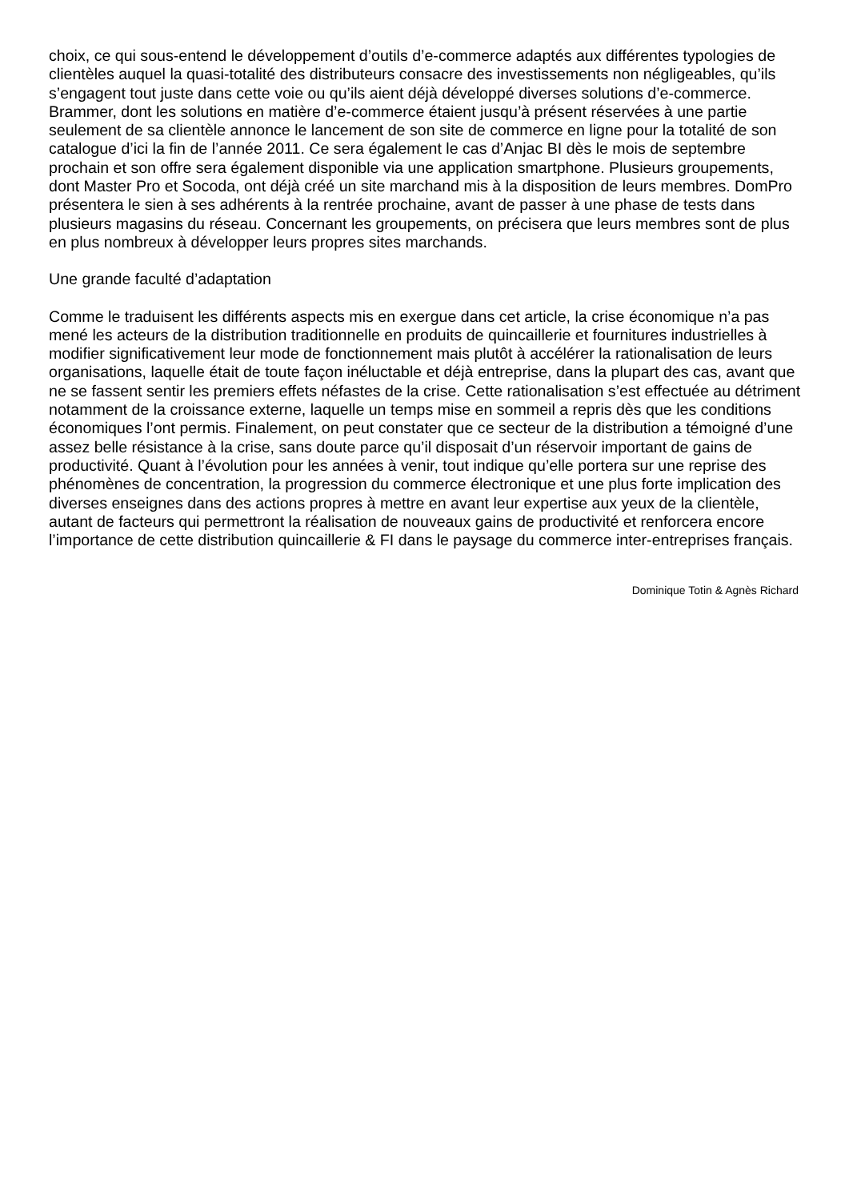choix, ce qui sous-entend le développement d’outils d’e-commerce adaptés aux différentes typologies de clientèles auquel la quasi-totalité des distributeurs consacre des investissements non négligeables, qu’ils s’engagent tout juste dans cette voie ou qu’ils aient déjà développé diverses solutions d’e-commerce. Brammer, dont les solutions en matière d’e-commerce étaient jusqu’à présent réservées à une partie seulement de sa clientèle annonce le lancement de son site de commerce en ligne pour la totalité de son catalogue d’ici la fin de l’année 2011. Ce sera également le cas d’Anjac BI dès le mois de septembre prochain et son offre sera également disponible via une application smartphone. Plusieurs groupements, dont Master Pro et Socoda, ont déjà créé un site marchand mis à la disposition de leurs membres. DomPro présentera le sien à ses adhérents à la rentrée prochaine, avant de passer à une phase de tests dans plusieurs magasins du réseau. Concernant les groupements, on précisera que leurs membres sont de plus en plus nombreux à développer leurs propres sites marchands.
Une grande faculté d’adaptation
Comme le traduisent les différents aspects mis en exergue dans cet article, la crise économique n’a pas mené les acteurs de la distribution traditionnelle en produits de quincaillerie et fournitures industrielles à modifier significativement leur mode de fonctionnement mais plutôt à accélérer la rationalisation de leurs organisations, laquelle était de toute façon inéluctable et déjà entreprise, dans la plupart des cas, avant que ne se fassent sentir les premiers effets néfastes de la crise. Cette rationalisation s’est effectuée au détriment notamment de la croissance externe, laquelle un temps mise en sommeil a repris dès que les conditions économiques l’ont permis. Finalement, on peut constater que ce secteur de la distribution a témoigné d’une assez belle résistance à la crise, sans doute parce qu’il disposait d’un réservoir important de gains de productivité. Quant à l’évolution pour les années à venir, tout indique qu’elle portera sur une reprise des phénomènes de concentration, la progression du commerce électronique et une plus forte implication des diverses enseignes dans des actions propres à mettre en avant leur expertise aux yeux de la clientèle, autant de facteurs qui permettront la réalisation de nouveaux gains de productivité et renforcera encore l’importance de cette distribution quincaillerie & FI dans le paysage du commerce inter-entreprises français.
Dominique Totin & Agnès Richard